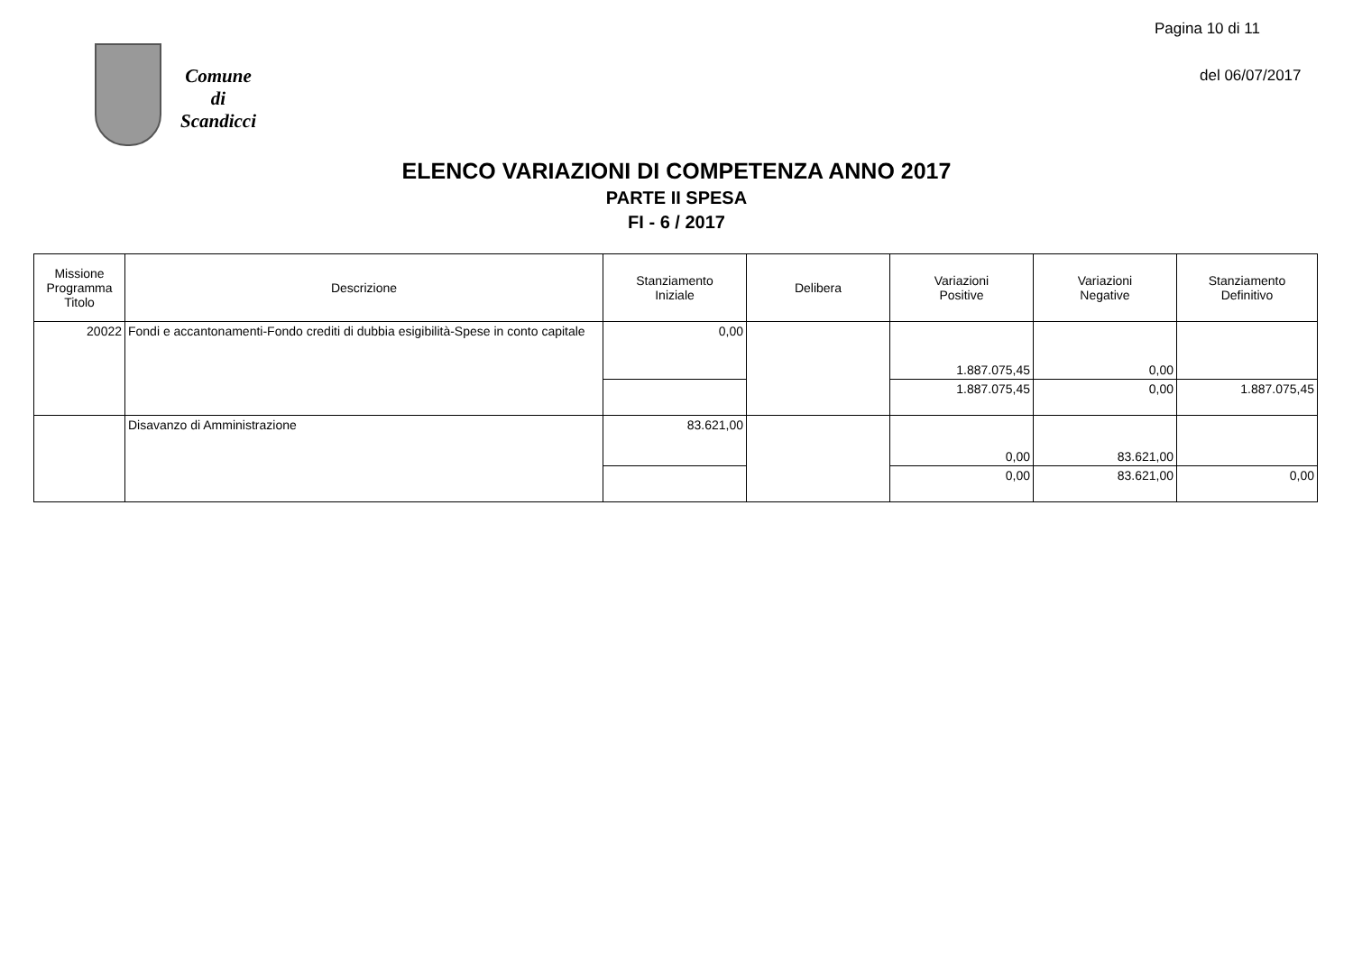Pagina 10 di 11
Comune
di
Scandicci
del 06/07/2017
ELENCO VARIAZIONI DI COMPETENZA ANNO 2017
PARTE II SPESA
FI - 6 / 2017
| Missione Programma Titolo | Descrizione | Stanziamento Iniziale | Delibera | Variazioni Positive | Variazioni Negative | Stanziamento Definitivo |
| --- | --- | --- | --- | --- | --- | --- |
| 20022 | Fondi e accantonamenti-Fondo crediti di dubbia esigibilità-Spese in conto capitale | 0,00 | | 1.887.075,45 | 0,00 | |
| | | | | 1.887.075,45 | 0,00 | 1.887.075,45 |
| | Disavanzo di Amministrazione | 83.621,00 | | 0,00 | 83.621,00 | |
| | | | | 0,00 | 83.621,00 | 0,00 |